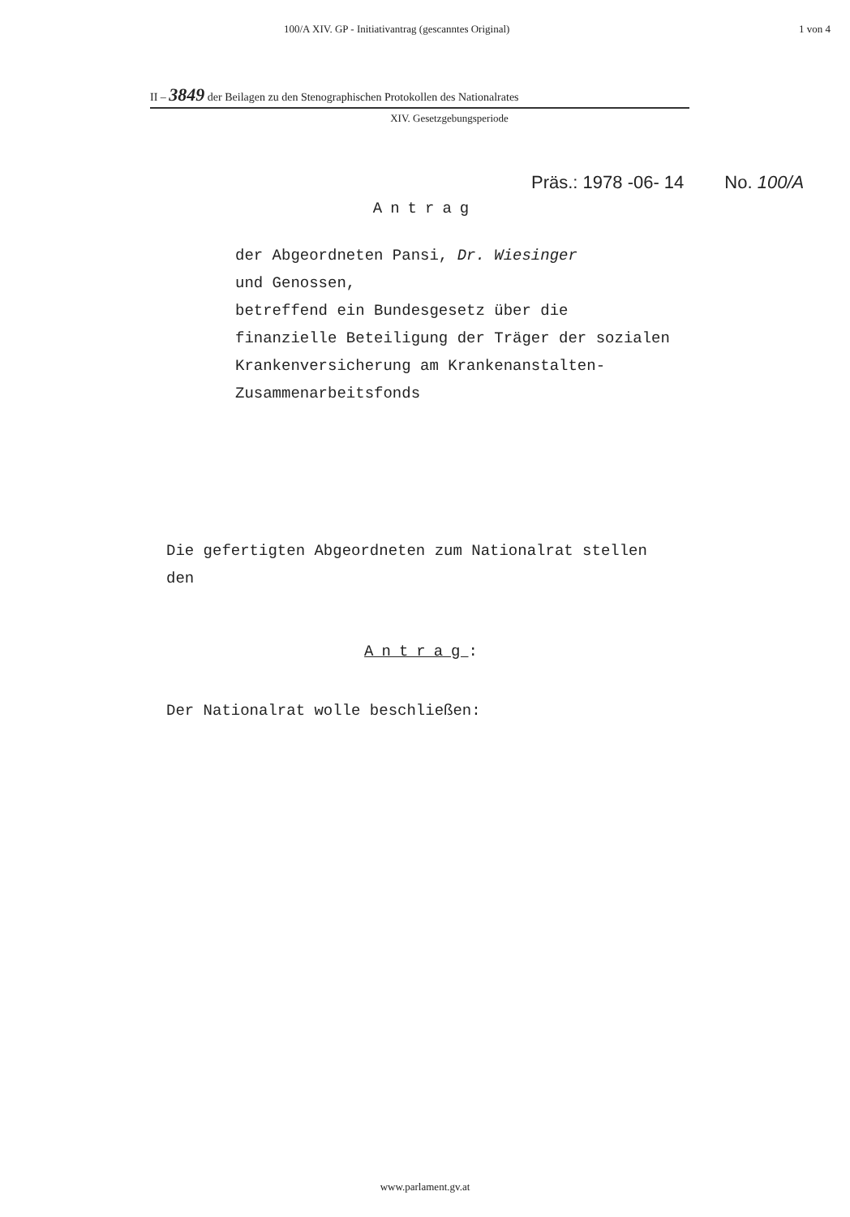100/A XIV. GP - Initiativantrag (gescanntes Original) 1 von 4
II – 3849 der Beilagen zu den Stenographischen Protokollen des Nationalrates
XIV. Gesetzgebungsperiode
Präs.: 1978 -06- 14 No. 100/A
Antrag
der Abgeordneten Pansi, Dr. Wiesinger
und Genossen,
betreffend ein Bundesgesetz über die
finanzielle Beteiligung der Träger der sozialen
Krankenversicherung am Krankenanstalten-
Zusammenarbeitsfonds
Die gefertigten Abgeordneten zum Nationalrat stellen
den
Antrag:
Der Nationalrat wolle beschließen:
www.parlament.gv.at